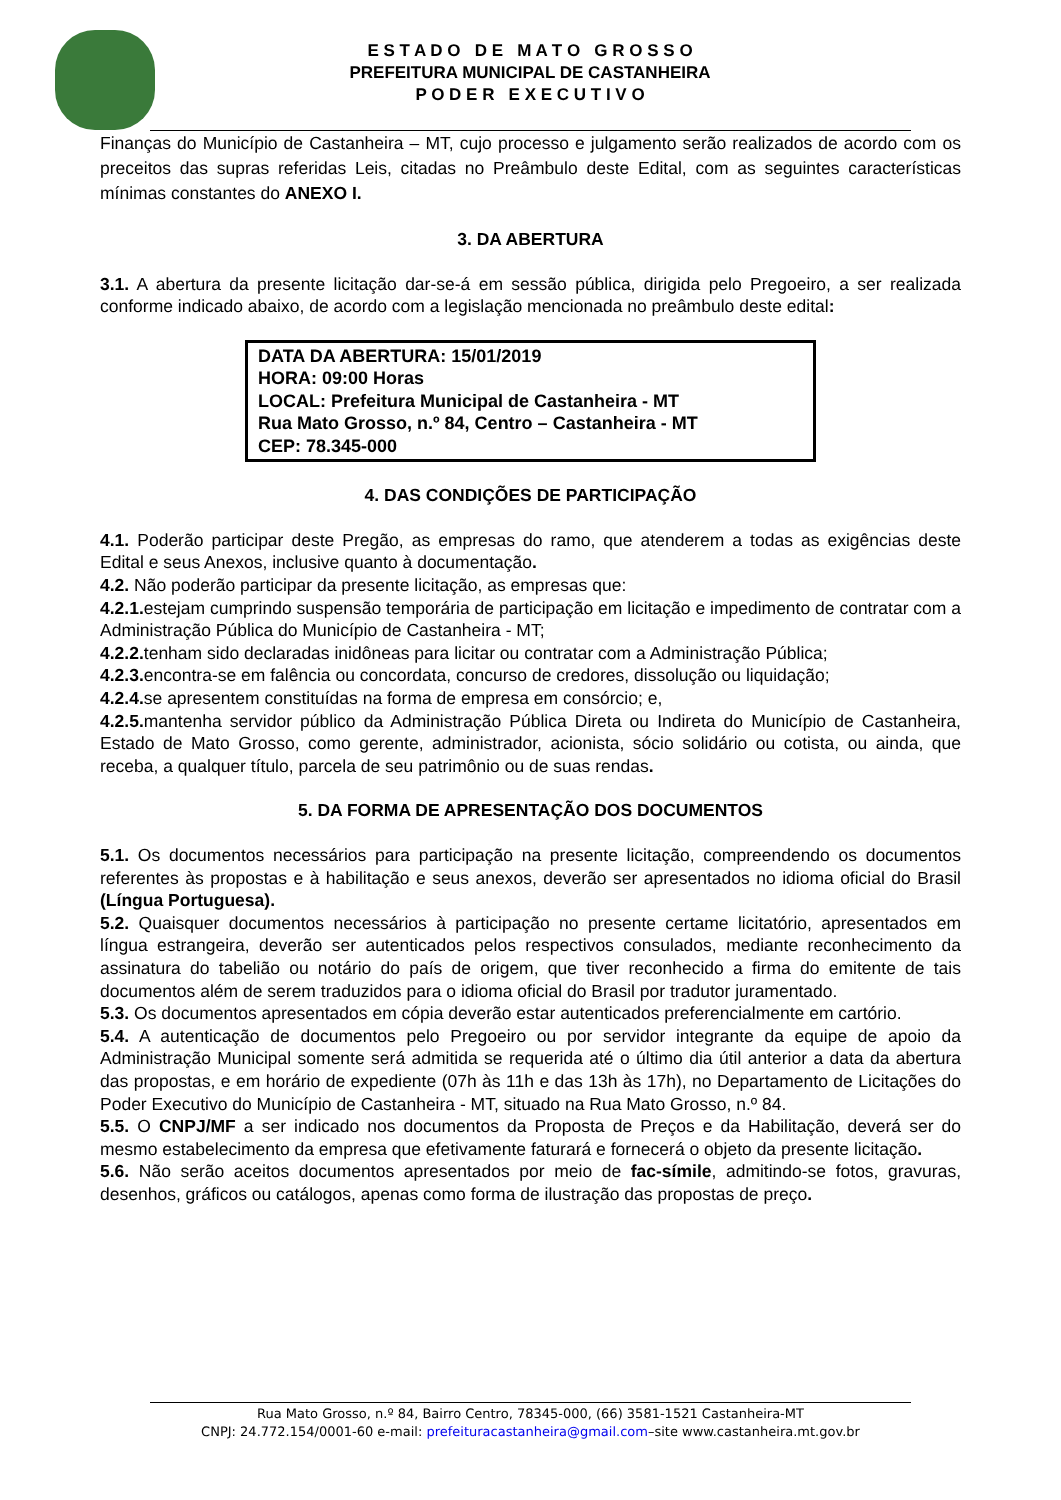E S T A D O D E M A T O G R O S S O
PREFEITURA MUNICIPAL DE CASTANHEIRA
P O D E R E X E C U T I V O
Finanças do Município de Castanheira – MT, cujo processo e julgamento serão realizados de acordo com os preceitos das supras referidas Leis, citadas no Preâmbulo deste Edital, com as seguintes características mínimas constantes do ANEXO I.
3. DA ABERTURA
3.1. A abertura da presente licitação dar-se-á em sessão pública, dirigida pelo Pregoeiro, a ser realizada conforme indicado abaixo, de acordo com a legislação mencionada no preâmbulo deste edital:
DATA DA ABERTURA: 15/01/2019
HORA: 09:00 Horas
LOCAL: Prefeitura Municipal de Castanheira - MT
Rua Mato Grosso, n.º 84, Centro – Castanheira - MT
CEP: 78.345-000
4. DAS CONDIÇÕES DE PARTICIPAÇÃO
4.1. Poderão participar deste Pregão, as empresas do ramo, que atenderem a todas as exigências deste Edital e seus Anexos, inclusive quanto à documentação.
4.2. Não poderão participar da presente licitação, as empresas que:
4.2.1. estejam cumprindo suspensão temporária de participação em licitação e impedimento de contratar com a Administração Pública do Município de Castanheira - MT;
4.2.2. tenham sido declaradas inidôneas para licitar ou contratar com a Administração Pública;
4.2.3. encontra-se em falência ou concordata, concurso de credores, dissolução ou liquidação;
4.2.4. se apresentem constituídas na forma de empresa em consórcio; e,
4.2.5. mantenha servidor público da Administração Pública Direta ou Indireta do Município de Castanheira, Estado de Mato Grosso, como gerente, administrador, acionista, sócio solidário ou cotista, ou ainda, que receba, a qualquer título, parcela de seu patrimônio ou de suas rendas.
5. DA FORMA DE APRESENTAÇÃO DOS DOCUMENTOS
5.1. Os documentos necessários para participação na presente licitação, compreendendo os documentos referentes às propostas e à habilitação e seus anexos, deverão ser apresentados no idioma oficial do Brasil (Língua Portuguesa).
5.2. Quaisquer documentos necessários à participação no presente certame licitatório, apresentados em língua estrangeira, deverão ser autenticados pelos respectivos consulados, mediante reconhecimento da assinatura do tabelião ou notário do país de origem, que tiver reconhecido a firma do emitente de tais documentos além de serem traduzidos para o idioma oficial do Brasil por tradutor juramentado.
5.3. Os documentos apresentados em cópia deverão estar autenticados preferencialmente em cartório.
5.4. A autenticação de documentos pelo Pregoeiro ou por servidor integrante da equipe de apoio da Administração Municipal somente será admitida se requerida até o último dia útil anterior a data da abertura das propostas, e em horário de expediente (07h às 11h e das 13h às 17h), no Departamento de Licitações do Poder Executivo do Município de Castanheira - MT, situado na Rua Mato Grosso, n.º 84.
5.5. O CNPJ/MF a ser indicado nos documentos da Proposta de Preços e da Habilitação, deverá ser do mesmo estabelecimento da empresa que efetivamente faturará e fornecerá o objeto da presente licitação.
5.6. Não serão aceitos documentos apresentados por meio de fac-símile, admitindo-se fotos, gravuras, desenhos, gráficos ou catálogos, apenas como forma de ilustração das propostas de preço.
Rua Mato Grosso, n.º 84, Bairro Centro, 78345-000, (66) 3581-1521 Castanheira-MT
CNPJ: 24.772.154/0001-60 e-mail: prefeituracastanheira@gmail.com–site www.castanheira.mt.gov.br